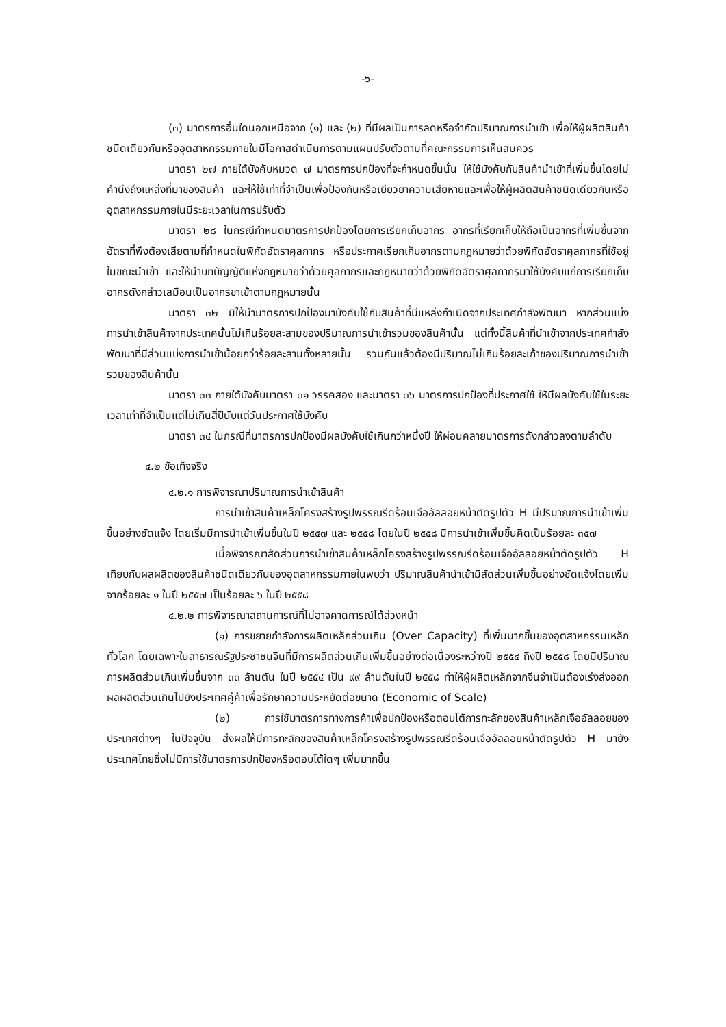-๖-
(๓) มาตรการอื่นใดนอกเหนือจาก (๑) และ (๒) ที่มีผลเป็นการลดหรือจำกัดปริมาณการนำเข้า เพื่อให้ผู้ผลิตสินค้าชนิดเดียวกันหรืออุตสาหกรรมภายในมีโอกาสดำเนินการตามแผนปรับตัวตามที่คณะกรรมการเห็นสมควร
มาตรา ๒๗ ภายใต้บังคับหมวด ๗ มาตรการปกป้องที่จะกำหนดขึ้นนั้น ให้ใช้บังคับกับสินค้านำเข้าที่เพิ่มขึ้นโดยไม่คำนึงถึงแหล่งที่มาของสินค้า และให้ใช้เท่าที่จำเป็นเพื่อป้องกันหรือเยียวยาความเสียหายและเพื่อให้ผู้ผลิตสินค้าชนิดเดียวกันหรืออุตสาหกรรมภายในมีระยะเวลาในการปรับตัว
มาตรา ๒๘ ในกรณีกำหนดมาตรการปกป้องโดยการเรียกเก็บอากร อากรที่เรียกเก็บให้ถือเป็นอากรที่เพิ่มขึ้นจากอัตราที่พึงต้องเสียตามที่กำหนดในพิกัดอัตราศุลกากร หรือประกาศเรียกเก็บอากรตามกฎหมายว่าด้วยพิกัดอัตราศุลกากรที่ใช้อยู่ในขณะนำเข้า และให้นำบทบัญญัติแห่งกฎหมายว่าด้วยศุลกากรและกฎหมายว่าด้วยพิกัดอัตราศุลกากรมาใช้บังคับแก่การเรียกเก็บอากรดังกล่าวเสมือนเป็นอากรขาเข้าตามกฎหมายนั้น
มาตรา ๓๒ มิให้นำมาตรการปกป้องมาบังคับใช้กับสินค้าที่มีแหล่งกำเนิดจากประเทศกำลังพัฒนา หากส่วนแบ่งการนำเข้าสินค้าจากประเทศนั้นไม่เกินร้อยละสามของปริมาณการนำเข้ารวมของสินค้านั้น แต่ทั้งนี้สินค้าที่นำเข้าจากประเทศกำลังพัฒนาที่มีส่วนแบ่งการนำเข้าน้อยกว่าร้อยละสามทั้งหลายนั้น รวมกันแล้วต้องมีปริมาณไม่เกินร้อยละเก้าของปริมาณการนำเข้ารวมของสินค้านั้น
มาตรา ๓๓ ภายใต้บังคับมาตรา ๓๑ วรรคสอง และมาตรา ๓๖ มาตรการปกป้องที่ประกาศใช้ ให้มีผลบังคับใช้ในระยะเวลาเท่าที่จำเป็นแต่ไม่เกินสี่ปีนับแต่วันประกาศใช้บังคับ
มาตรา ๓๔ ในกรณีที่มาตรการปกป้องมีผลบังคับใช้เกินกว่าหนึ่งปี ให้ผ่อนคลายมาตรการดังกล่าวลงตามลำดับ
๔.๒ ข้อเท็จจริง
๔.๒.๑ การพิจารณาปริมาณการนำเข้าสินค้า
การนำเข้าสินค้าเหล็กโครงสร้างรูปพรรณรีดร้อนเจืออัลลอยหน้าตัดรูปตัว H มีปริมาณการนำเข้าเพิ่มขึ้นอย่างชัดแจ้ง โดยเริ่มมีการนำเข้าเพิ่มขึ้นในปี ๒๕๕๗ และ ๒๕๕๘ โดยในปี ๒๕๕๘ มีการนำเข้าเพิ่มขึ้นคิดเป็นร้อยละ ๓๕๗
เมื่อพิจารณาสัดส่วนการนำเข้าสินค้าเหล็กโครงสร้างรูปพรรณรีดร้อนเจืออัลลอยหน้าตัดรูปตัว H เทียบกับผลผลิตของสินค้าชนิดเดียวกันของอุตสาหกรรมภายในพบว่า ปริมาณสินค้านำเข้ามีสัดส่วนเพิ่มขึ้นอย่างชัดแจ้งโดยเพิ่มจากร้อยละ ๑ ในปี ๒๕๕๗ เป็นร้อยละ ๖ ในปี ๒๕๕๘
๔.๒.๒ การพิจารณาสถานการณ์ที่ไม่อาจคาดการณ์ได้ล่วงหน้า
(๑) การขยายกำลังการผลิตเหล็กส่วนเกิน (Over Capacity) ที่เพิ่มมากขึ้นของอุตสาหกรรมเหล็กทั่วโลก โดยเฉพาะในสาธารณรัฐประชาชนจีนที่มีการผลิตส่วนเกินเพิ่มขึ้นอย่างต่อเนื่องระหว่างปี ๒๕๕๔ ถึงปี ๒๕๕๘ โดยมีปริมาณการผลิตส่วนเกินเพิ่มขึ้นจาก ๓๓ ล้านตัน ในปี ๒๕๕๔ เป็น ๙๙ ล้านตันในปี ๒๕๕๘ ทำให้ผู้ผลิตเหล็กจากจีนจำเป็นต้องเร่งส่งออกผลผลิตส่วนเกินไปยังประเทศคู่ค้าเพื่อรักษาความประหยัดต่อขนาด (Economic of Scale)
(๒) การใช้มาตรการทางการค้าเพื่อปกป้องหรือตอบโต้การทะลักของสินค้าเหล็กเจืออัลลอยของประเทศต่างๆ ในปัจจุบัน ส่งผลให้มีการทะลักของสินค้าเหล็กโครงสร้างรูปพรรณรีดร้อนเจืออัลลอยหน้าตัดรูปตัว H มายังประเทศไทยซึ่งไม่มีการใช้มาตรการปกป้องหรือตอบโต้ใดๆ เพิ่มมากขึ้น